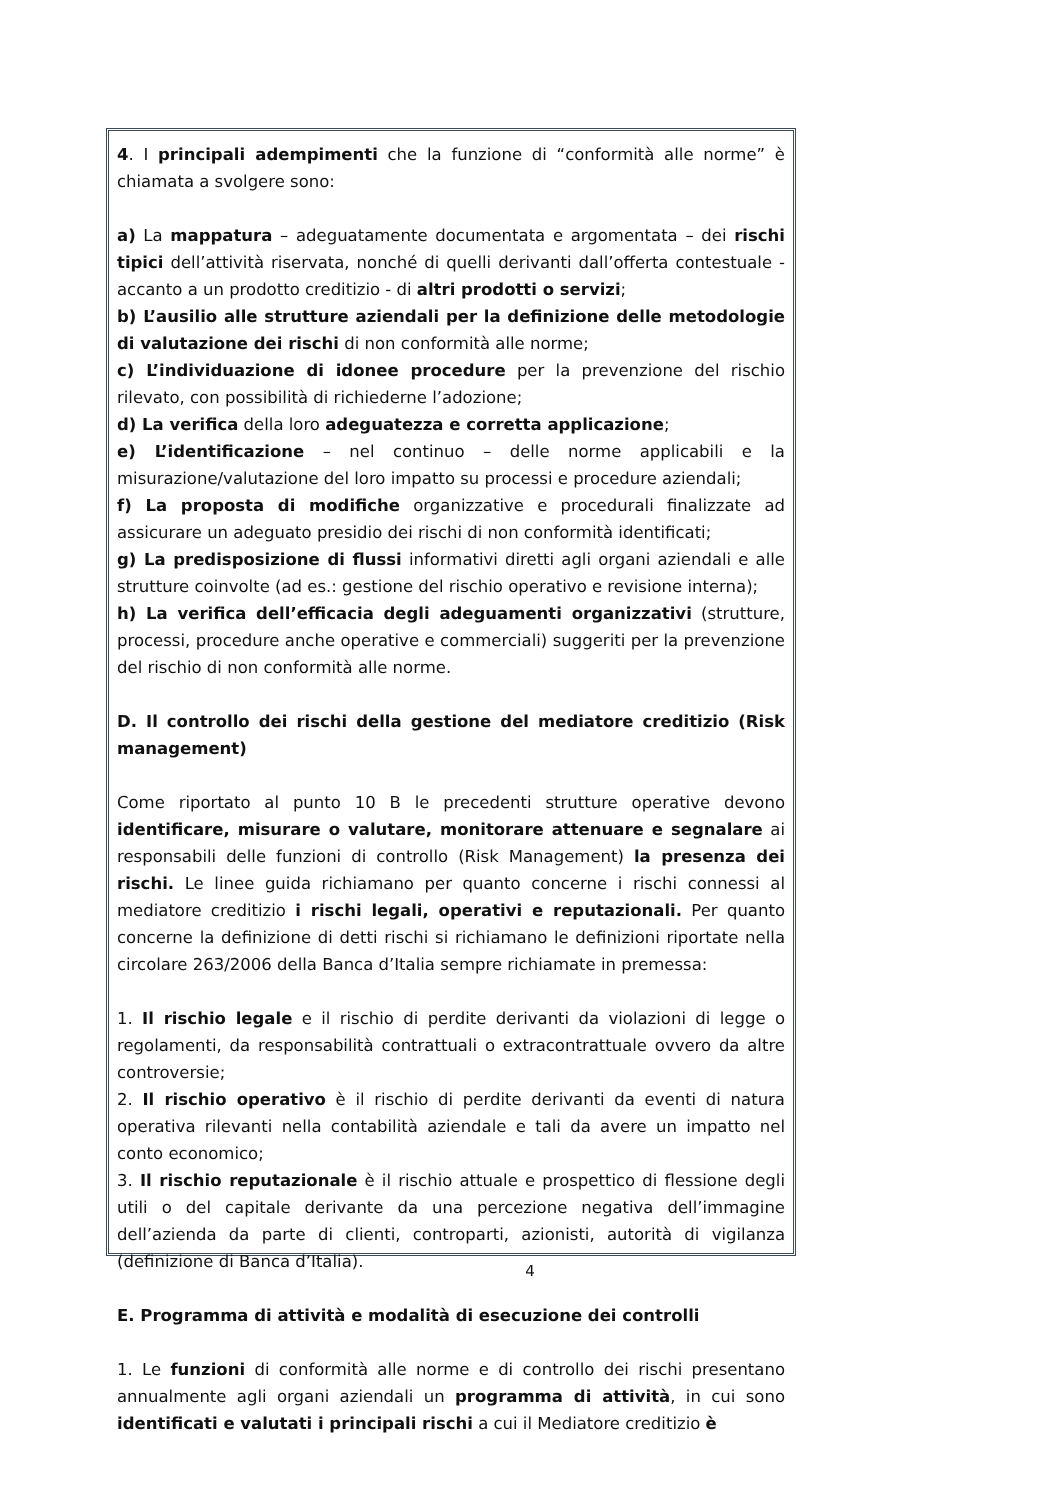4. I principali adempimenti che la funzione di “conformità alle norme” è chiamata a svolgere sono:
a) La mappatura – adeguatamente documentata e argomentata – dei rischi tipici dell’attività riservata, nonché di quelli derivanti dall’offerta contestuale - accanto a un prodotto creditizio - di altri prodotti o servizi;
b) L’ausilio alle strutture aziendali per la definizione delle metodologie di valutazione dei rischi di non conformità alle norme;
c) L’individuazione di idonee procedure per la prevenzione del rischio rilevato, con possibilità di richiederne l’adozione;
d) La verifica della loro adeguatezza e corretta applicazione;
e) L’identificazione – nel continuo – delle norme applicabili e la misurazione/valutazione del loro impatto su processi e procedure aziendali;
f) La proposta di modifiche organizzative e procedurali finalizzate ad assicurare un adeguato presidio dei rischi di non conformità identificati;
g) La predisposizione di flussi informativi diretti agli organi aziendali e alle strutture coinvolte (ad es.: gestione del rischio operativo e revisione interna);
h) La verifica dell’efficacia degli adeguamenti organizzativi (strutture, processi, procedure anche operative e commerciali) suggeriti per la prevenzione del rischio di non conformità alle norme.
D. Il controllo dei rischi della gestione del mediatore creditizio (Risk management)
Come riportato al punto 10 B le precedenti strutture operative devono identificare, misurare o valutare, monitorare attenuare e segnalare ai responsabili delle funzioni di controllo (Risk Management) la presenza dei rischi. Le linee guida richiamano per quanto concerne i rischi connessi al mediatore creditizio i rischi legali, operativi e reputazionali. Per quanto concerne la definizione di detti rischi si richiamano le definizioni riportate nella circolare 263/2006 della Banca d’Italia sempre richiamate in premessa:
1. Il rischio legale e il rischio di perdite derivanti da violazioni di legge o regolamenti, da responsabilità contrattuali o extracontrattuale ovvero da altre controversie;
2. Il rischio operativo è il rischio di perdite derivanti da eventi di natura operativa rilevanti nella contabilità aziendale e tali da avere un impatto nel conto economico;
3. Il rischio reputazionale è il rischio attuale e prospettico di flessione degli utili o del capitale derivante da una percezione negativa dell’immagine dell’azienda da parte di clienti, controparti, azionisti, autorità di vigilanza (definizione di Banca d’Italia).
E. Programma di attività e modalità di esecuzione dei controlli
1. Le funzioni di conformità alle norme e di controllo dei rischi presentano annualmente agli organi aziendali un programma di attività, in cui sono identificati e valutati i principali rischi a cui il Mediatore creditizio è
4